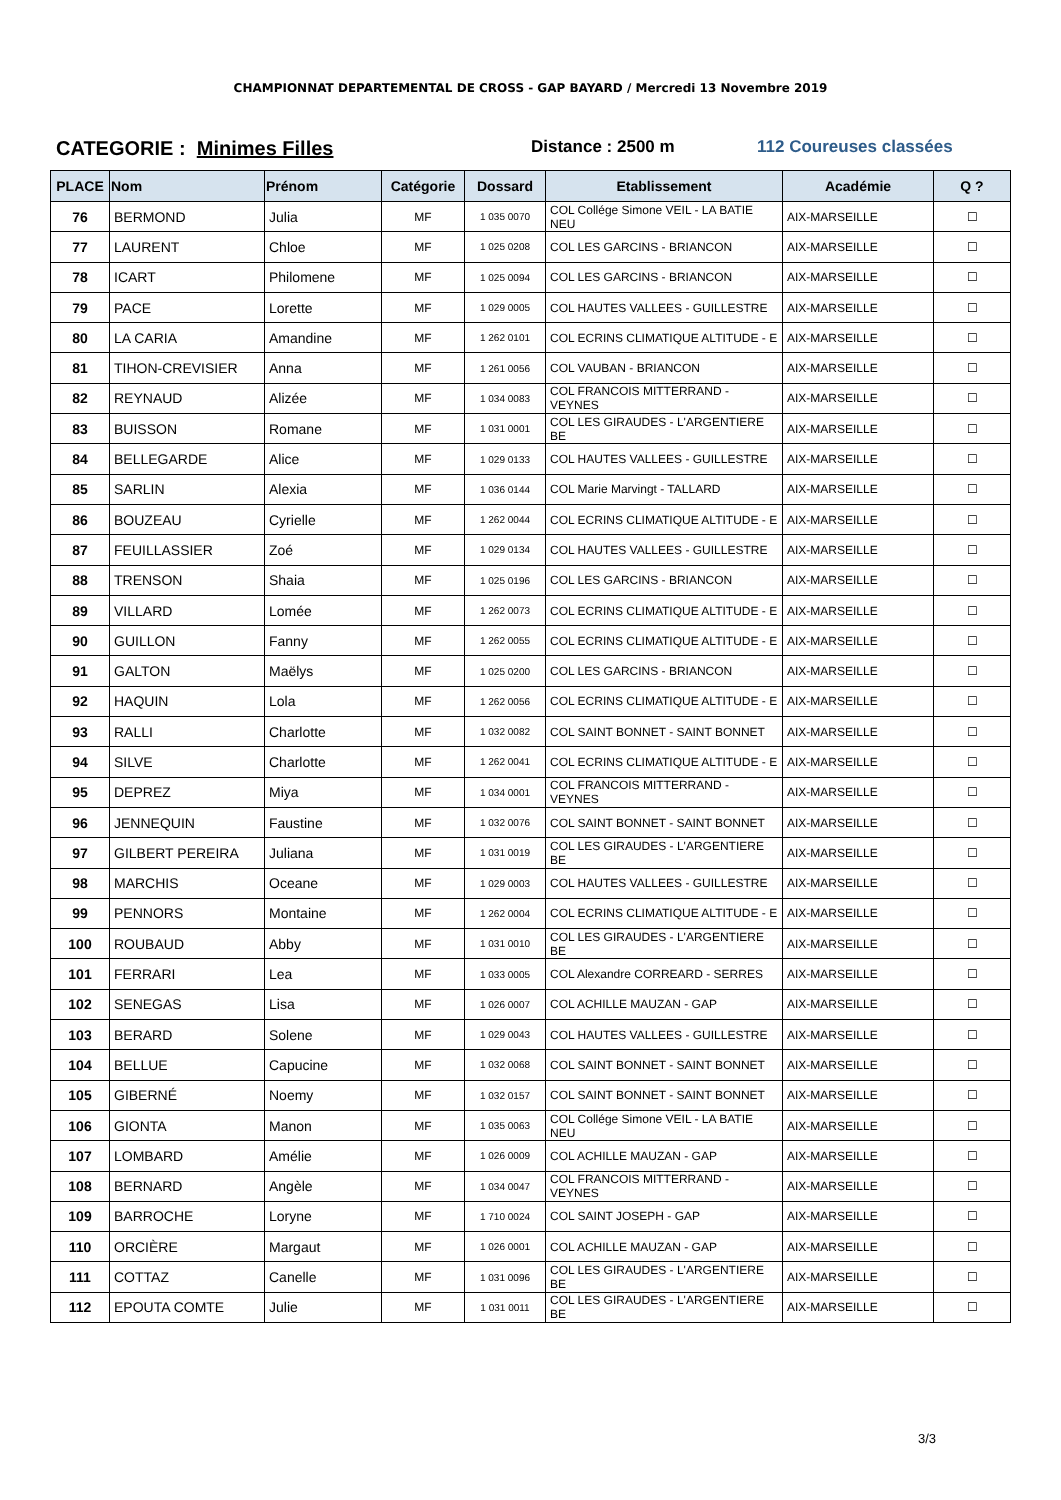CHAMPIONNAT DEPARTEMENTAL DE CROSS - GAP BAYARD / Mercredi 13 Novembre 2019
CATEGORIE : Minimes Filles
Distance : 2500 m 112 Coureuses classées
| PLACE | Nom | Prénom | Catégorie | Dossard | Etablissement | Académie | Q ? |
| --- | --- | --- | --- | --- | --- | --- | --- |
| 76 | BERMOND | Julia | MF | 1 035 0070 | COL Collége Simone VEIL - LA BATIE NEU | AIX-MARSEILLE | ☐ |
| 77 | LAURENT | Chloe | MF | 1 025 0208 | COL LES GARCINS - BRIANCON | AIX-MARSEILLE | ☐ |
| 78 | ICART | Philomene | MF | 1 025 0094 | COL LES GARCINS - BRIANCON | AIX-MARSEILLE | ☐ |
| 79 | PACE | Lorette | MF | 1 029 0005 | COL HAUTES VALLEES - GUILLESTRE | AIX-MARSEILLE | ☐ |
| 80 | LA CARIA | Amandine | MF | 1 262 0101 | COL ECRINS CLIMATIQUE ALTITUDE - E | AIX-MARSEILLE | ☐ |
| 81 | TIHON-CREVISIER | Anna | MF | 1 261 0056 | COL VAUBAN - BRIANCON | AIX-MARSEILLE | ☐ |
| 82 | REYNAUD | Alizée | MF | 1 034 0083 | COL FRANCOIS MITTERRAND - VEYNES | AIX-MARSEILLE | ☐ |
| 83 | BUISSON | Romane | MF | 1 031 0001 | COL LES GIRAUDES - L'ARGENTIERE BE | AIX-MARSEILLE | ☐ |
| 84 | BELLEGARDE | Alice | MF | 1 029 0133 | COL HAUTES VALLEES - GUILLESTRE | AIX-MARSEILLE | ☐ |
| 85 | SARLIN | Alexia | MF | 1 036 0144 | COL Marie Marvingt - TALLARD | AIX-MARSEILLE | ☐ |
| 86 | BOUZEAU | Cyrielle | MF | 1 262 0044 | COL ECRINS CLIMATIQUE ALTITUDE - E | AIX-MARSEILLE | ☐ |
| 87 | FEUILLASSIER | Zoé | MF | 1 029 0134 | COL HAUTES VALLEES - GUILLESTRE | AIX-MARSEILLE | ☐ |
| 88 | TRENSON | Shaia | MF | 1 025 0196 | COL LES GARCINS - BRIANCON | AIX-MARSEILLE | ☐ |
| 89 | VILLARD | Lomée | MF | 1 262 0073 | COL ECRINS CLIMATIQUE ALTITUDE - E | AIX-MARSEILLE | ☐ |
| 90 | GUILLON | Fanny | MF | 1 262 0055 | COL ECRINS CLIMATIQUE ALTITUDE - E | AIX-MARSEILLE | ☐ |
| 91 | GALTON | Maëlys | MF | 1 025 0200 | COL LES GARCINS - BRIANCON | AIX-MARSEILLE | ☐ |
| 92 | HAQUIN | Lola | MF | 1 262 0056 | COL ECRINS CLIMATIQUE ALTITUDE - E | AIX-MARSEILLE | ☐ |
| 93 | RALLI | Charlotte | MF | 1 032 0082 | COL SAINT BONNET - SAINT BONNET | AIX-MARSEILLE | ☐ |
| 94 | SILVE | Charlotte | MF | 1 262 0041 | COL ECRINS CLIMATIQUE ALTITUDE - E | AIX-MARSEILLE | ☐ |
| 95 | DEPREZ | Miya | MF | 1 034 0001 | COL FRANCOIS MITTERRAND - VEYNES | AIX-MARSEILLE | ☐ |
| 96 | JENNEQUIN | Faustine | MF | 1 032 0076 | COL SAINT BONNET - SAINT BONNET | AIX-MARSEILLE | ☐ |
| 97 | GILBERT PEREIRA | Juliana | MF | 1 031 0019 | COL LES GIRAUDES - L'ARGENTIERE BE | AIX-MARSEILLE | ☐ |
| 98 | MARCHIS | Oceane | MF | 1 029 0003 | COL HAUTES VALLEES - GUILLESTRE | AIX-MARSEILLE | ☐ |
| 99 | PENNORS | Montaine | MF | 1 262 0004 | COL ECRINS CLIMATIQUE ALTITUDE - E | AIX-MARSEILLE | ☐ |
| 100 | ROUBAUD | Abby | MF | 1 031 0010 | COL LES GIRAUDES - L'ARGENTIERE BE | AIX-MARSEILLE | ☐ |
| 101 | FERRARI | Lea | MF | 1 033 0005 | COL Alexandre CORREARD - SERRES | AIX-MARSEILLE | ☐ |
| 102 | SENEGAS | Lisa | MF | 1 026 0007 | COL ACHILLE MAUZAN - GAP | AIX-MARSEILLE | ☐ |
| 103 | BERARD | Solene | MF | 1 029 0043 | COL HAUTES VALLEES - GUILLESTRE | AIX-MARSEILLE | ☐ |
| 104 | BELLUE | Capucine | MF | 1 032 0068 | COL SAINT BONNET - SAINT BONNET | AIX-MARSEILLE | ☐ |
| 105 | GIBERNÉ | Noemy | MF | 1 032 0157 | COL SAINT BONNET - SAINT BONNET | AIX-MARSEILLE | ☐ |
| 106 | GIONTA | Manon | MF | 1 035 0063 | COL Collége Simone VEIL - LA BATIE NEU | AIX-MARSEILLE | ☐ |
| 107 | LOMBARD | Amélie | MF | 1 026 0009 | COL ACHILLE MAUZAN - GAP | AIX-MARSEILLE | ☐ |
| 108 | BERNARD | Angèle | MF | 1 034 0047 | COL FRANCOIS MITTERRAND - VEYNES | AIX-MARSEILLE | ☐ |
| 109 | BARROCHE | Loryne | MF | 1 710 0024 | COL SAINT JOSEPH - GAP | AIX-MARSEILLE | ☐ |
| 110 | ORCIÈRE | Margaut | MF | 1 026 0001 | COL ACHILLE MAUZAN - GAP | AIX-MARSEILLE | ☐ |
| 111 | COTTAZ | Canelle | MF | 1 031 0096 | COL LES GIRAUDES - L'ARGENTIERE BE | AIX-MARSEILLE | ☐ |
| 112 | EPOUTA COMTE | Julie | MF | 1 031 0011 | COL LES GIRAUDES - L'ARGENTIERE BE | AIX-MARSEILLE | ☐ |
3/3